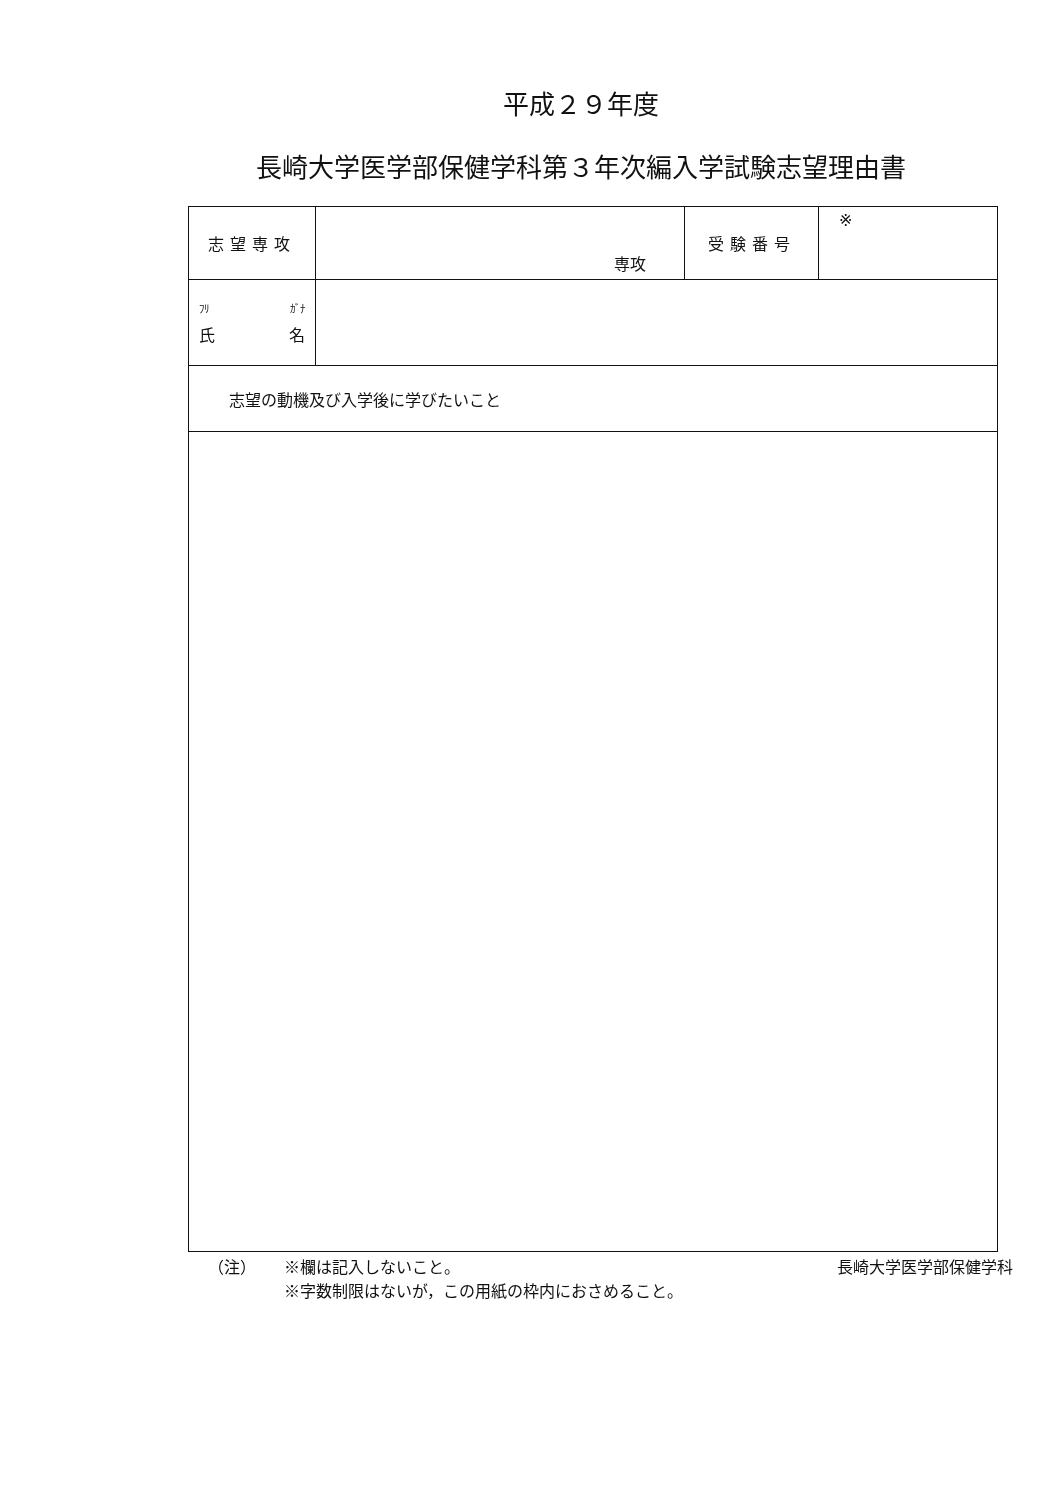平成２９年度
長崎大学医学部保健学科第３年次編入学試験志望理由書
| 志望専攻 | 専攻 | 受験番号 | ※ |
| ﾌﾘ ｶﾞﾅ 氏 名 | | | |
| 志望の動機及び入学後に学びたいこと | | | |
（注） ※欄は記入しないこと。 長崎大学医学部保健学科
※字数制限はないが，この用紙の枠内におさめること。